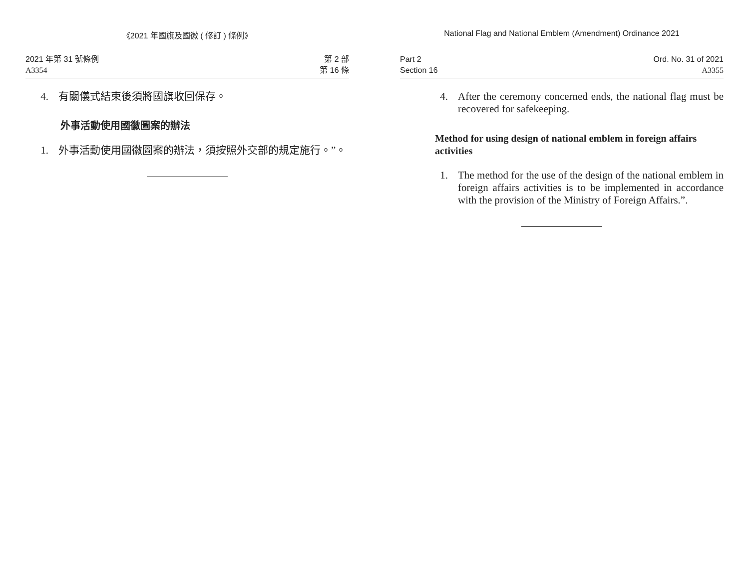《2021 年國旗及國徽 ( 修訂 ) 條例》
2021 年第 31 號條例
A3354
第 2 部
第 16 條
4. 有關儀式結束後須將國旗收回保存。
外事活動使用國徽圖案的辦法
1. 外事活動使用國徽圖案的辦法，須按照外交部的規定施行。”。
National Flag and National Emblem (Amendment) Ordinance 2021
Part 2
Section 16
Ord. No. 31 of 2021
A3355
4. After the ceremony concerned ends, the national flag must be recovered for safekeeping.
Method for using design of national emblem in foreign affairs activities
1. The method for the use of the design of the national emblem in foreign affairs activities is to be implemented in accordance with the provision of the Ministry of Foreign Affairs.”.